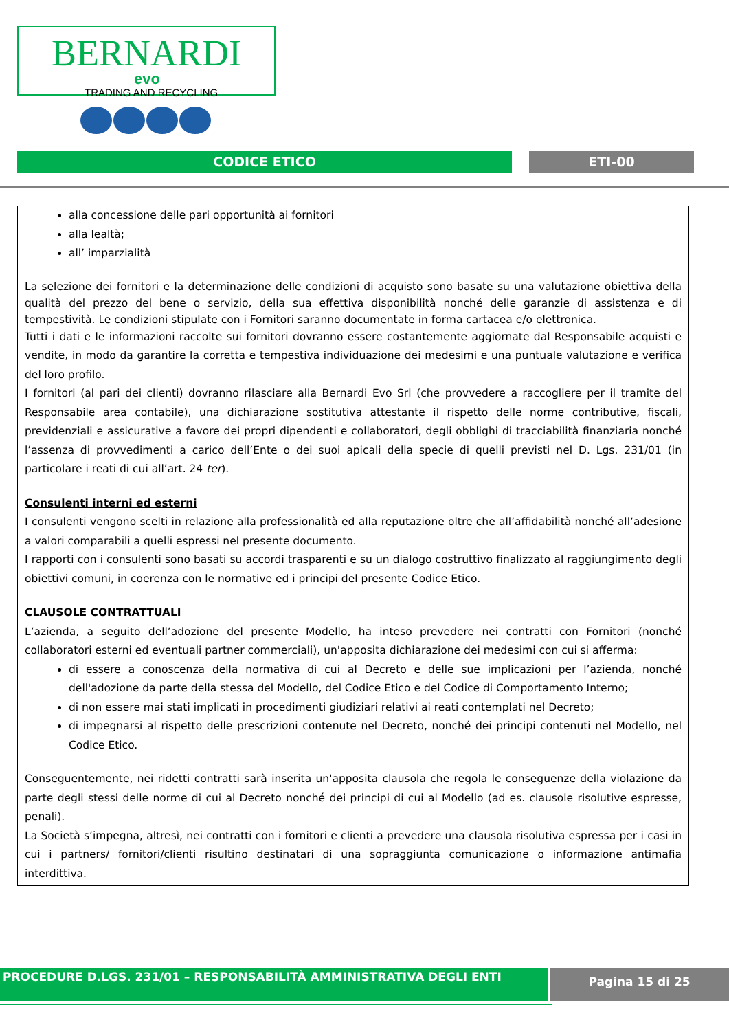BERNARDI
evo
TRADING AND RECYCLING
CODICE ETICO ETI-00
alla concessione delle pari opportunità ai fornitori
alla lealtà;
all’ imparzialità
La selezione dei fornitori e la determinazione delle condizioni di acquisto sono basate su una valutazione obiettiva della qualità del prezzo del bene o servizio, della sua effettiva disponibilità nonché delle garanzie di assistenza e di tempestività. Le condizioni stipulate con i Fornitori saranno documentate in forma cartacea e/o elettronica.
Tutti i dati e le informazioni raccolte sui fornitori dovranno essere costantemente aggiornate dal Responsabile acquisti e vendite, in modo da garantire la corretta e tempestiva individuazione dei medesimi e una puntuale valutazione e verifica del loro profilo.
I fornitori (al pari dei clienti) dovranno rilasciare alla Bernardi Evo Srl (che provvedere a raccogliere per il tramite del Responsabile area contabile), una dichiarazione sostitutiva attestante il rispetto delle norme contributive, fiscali, previdenziali e assicurative a favore dei propri dipendenti e collaboratori, degli obblighi di tracciabilità finanziaria nonché l’assenza di provvedimenti a carico dell’Ente o dei suoi apicali della specie di quelli previsti nel D. Lgs. 231/01 (in particolare i reati di cui all’art. 24 ter).
Consulenti interni ed esterni
I consulenti vengono scelti in relazione alla professionalità ed alla reputazione oltre che all’affidabilità nonché all’adesione a valori comparabili a quelli espressi nel presente documento.
I rapporti con i consulenti sono basati su accordi trasparenti e su un dialogo costruttivo finalizzato al raggiungimento degli obiettivi comuni, in coerenza con le normative ed i principi del presente Codice Etico.
CLAUSOLE CONTRATTUALI
L’azienda, a seguito dell’adozione del presente Modello, ha inteso prevedere nei contratti con Fornitori (nonché collaboratori esterni ed eventuali partner commerciali), un'apposita dichiarazione dei medesimi con cui si afferma:
di essere a conoscenza della normativa di cui al Decreto e delle sue implicazioni per l’azienda, nonché dell'adozione da parte della stessa del Modello, del Codice Etico e del Codice di Comportamento Interno;
di non essere mai stati implicati in procedimenti giudiziari relativi ai reati contemplati nel Decreto;
di impegnarsi al rispetto delle prescrizioni contenute nel Decreto, nonché dei principi contenuti nel Modello, nel Codice Etico.
Conseguentemente, nei ridetti contratti sarà inserita un'apposita clausola che regola le conseguenze della violazione da parte degli stessi delle norme di cui al Decreto nonché dei principi di cui al Modello (ad es. clausole risolutive espresse, penali).
La Società s’impegna, altresì, nei contratti con i fornitori e clienti a prevedere una clausola risolutiva espressa per i casi in cui i partners/ fornitori/clienti risultino destinatari di una sopraggiunta comunicazione o informazione antimafia interdittiva.
PROCEDURE D.LGS. 231/01 – RESPONSABILITÀ AMMINISTRATIVA DEGLI ENTI Pagina 15 di 25